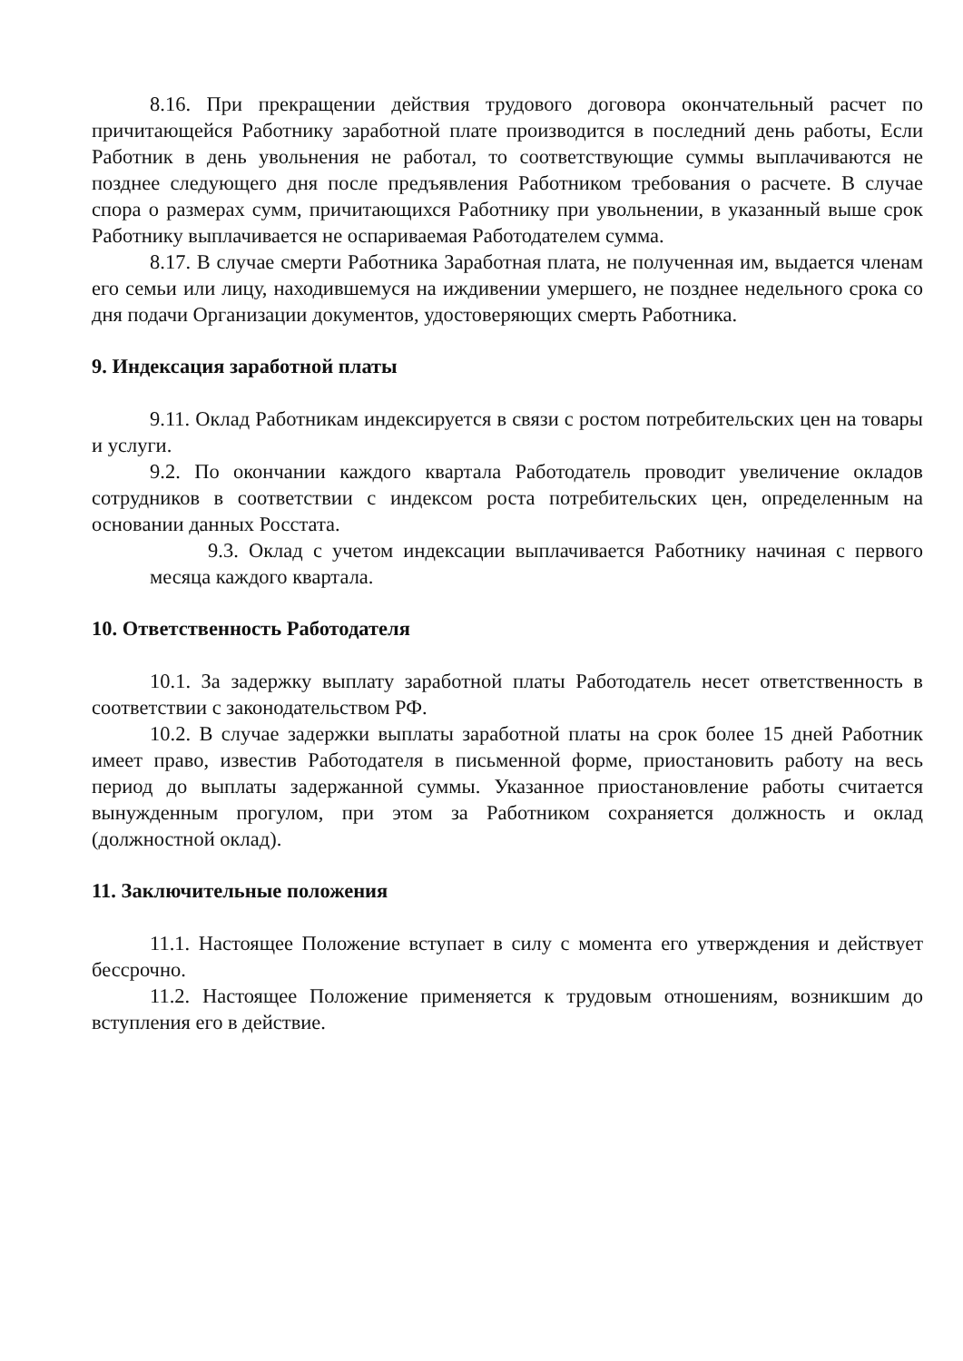8.16. При прекращении действия трудового договора окончательный расчет по причитающейся Работнику заработной плате производится в последний день работы, Если Работник в день увольнения не работал, то соответствующие суммы выплачиваются не позднее следующего дня после предъявления Работником требования о расчете. В случае спора о размерах сумм, причитающихся Работнику при увольнении, в указанный выше срок Работнику выплачивается не оспариваемая Работодателем сумма.
8.17. В случае смерти Работника Заработная плата, не полученная им, выдается членам его семьи или лицу, находившемуся на иждивении умершего, не позднее недельного срока со дня подачи Организации документов, удостоверяющих смерть Работника.
9. Индексация заработной платы
9.11. Оклад Работникам индексируется в связи с ростом потребительских цен на товары и услуги.
9.2. По окончании каждого квартала Работодатель проводит увеличение окладов сотрудников в соответствии с индексом роста потребительских цен, определенным на основании данных Росстата.
9.3. Оклад с учетом индексации выплачивается Работнику начиная с первого месяца каждого квартала.
10. Ответственность Работодателя
10.1. За задержку выплату заработной платы Работодатель несет ответственность в соответствии с законодательством РФ.
10.2. В случае задержки выплаты заработной платы на срок более 15 дней Работник имеет право, известив Работодателя в письменной форме, приостановить работу на весь период до выплаты задержанной суммы. Указанное приостановление работы считается вынужденным прогулом, при этом за Работником сохраняется должность и оклад (должностной оклад).
11. Заключительные положения
11.1. Настоящее Положение вступает в силу с момента его утверждения и действует бессрочно.
11.2. Настоящее Положение применяется к трудовым отношениям, возникшим до вступления его в действие.